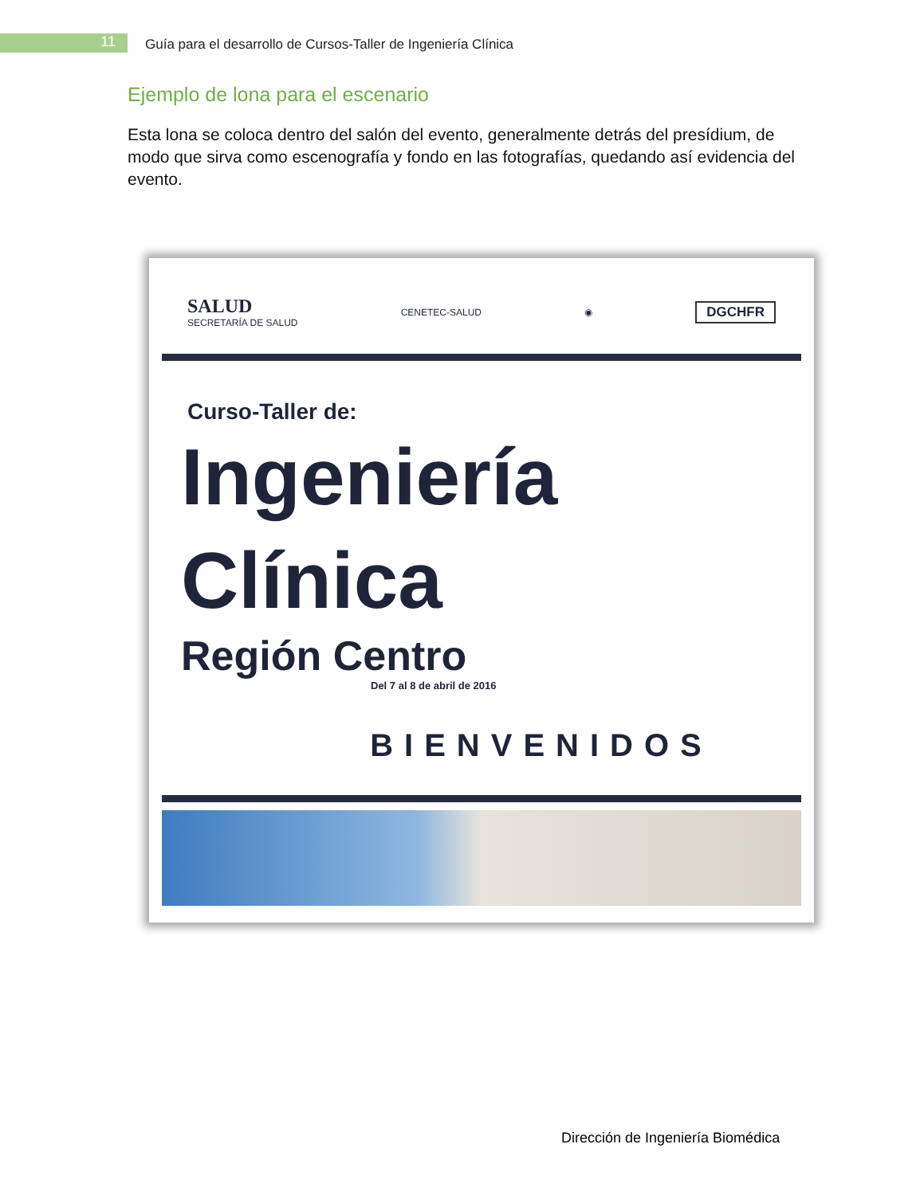11
Guía para el desarrollo de Cursos-Taller de Ingeniería Clínica
Ejemplo de lona para el escenario
Esta lona se coloca dentro del salón del evento, generalmente detrás del presídium, de modo que sirva como escenografía y fondo en las fotografías, quedando así evidencia del evento.
SALUD
SECRETARÍA DE SALUD CENETEC-SALUD ◉ DGCHFR
Curso-Taller de:
Ingeniería
Clínica
Región Centro
Del 7 al 8 de abril de 2016
BIENVENIDOS
Dirección de Ingeniería Biomédica